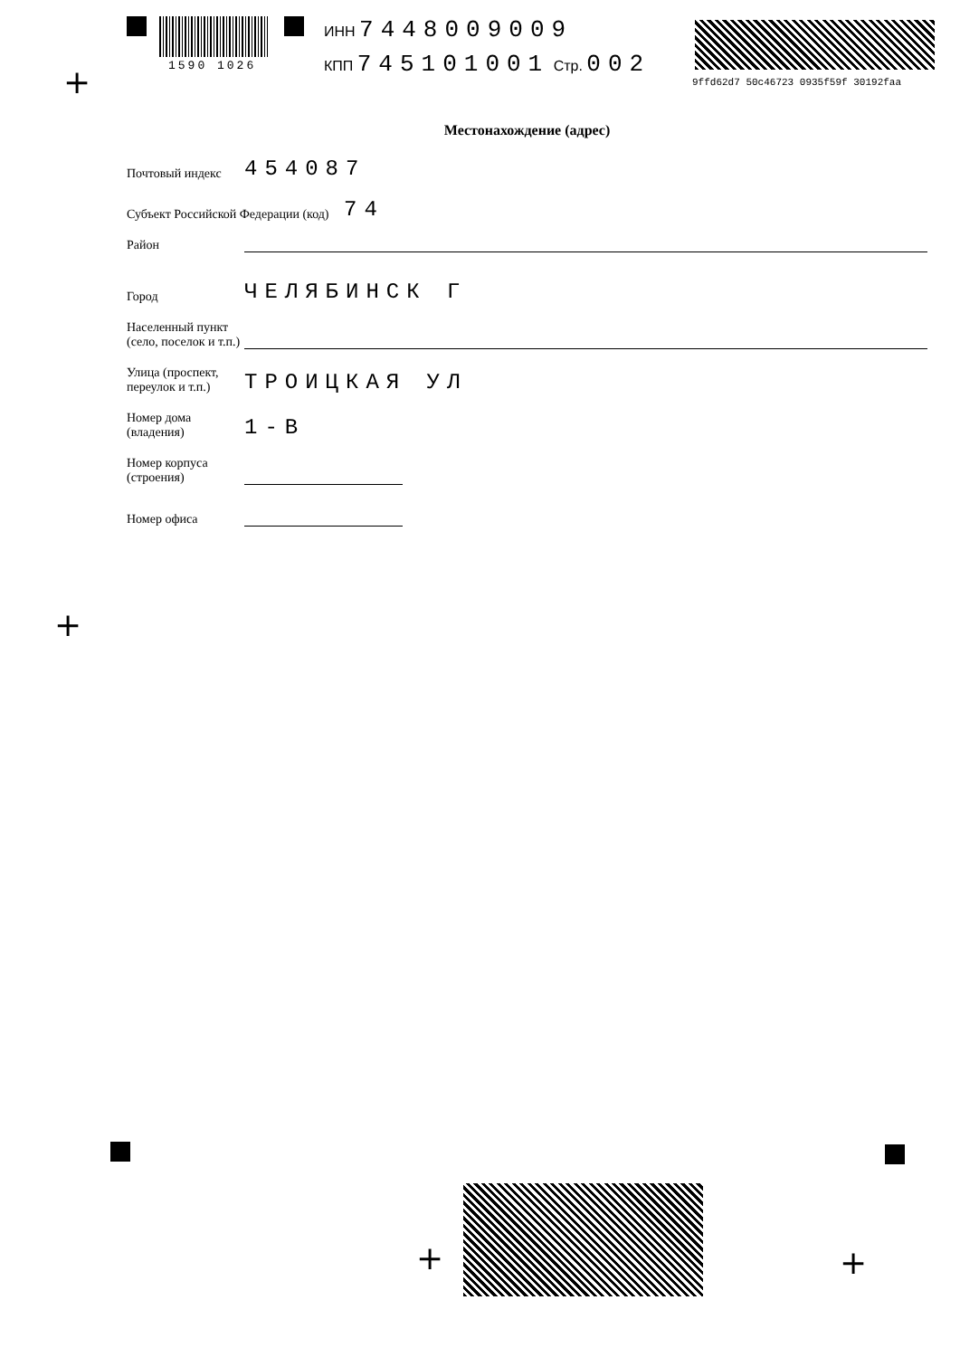1590 1026
ИНН 7448009009
КПП 745101001 Стр. 002
9ffd62d7 50c46723 0935f59f 30192faa
+
Местонахождение (адрес)
Почтовый индекс
454087
Субъект Российской Федерации (код)
74
Район
Город
ЧЕЛЯБИНСК Г
Населенный пункт (село, поселок и т.п.)
Улица (проспект, переулок и т.п.)
ТРОИЦКАЯ УЛ
Номер дома (владения)
1-В
Номер корпуса (строения)
Номер офиса
+
+ +